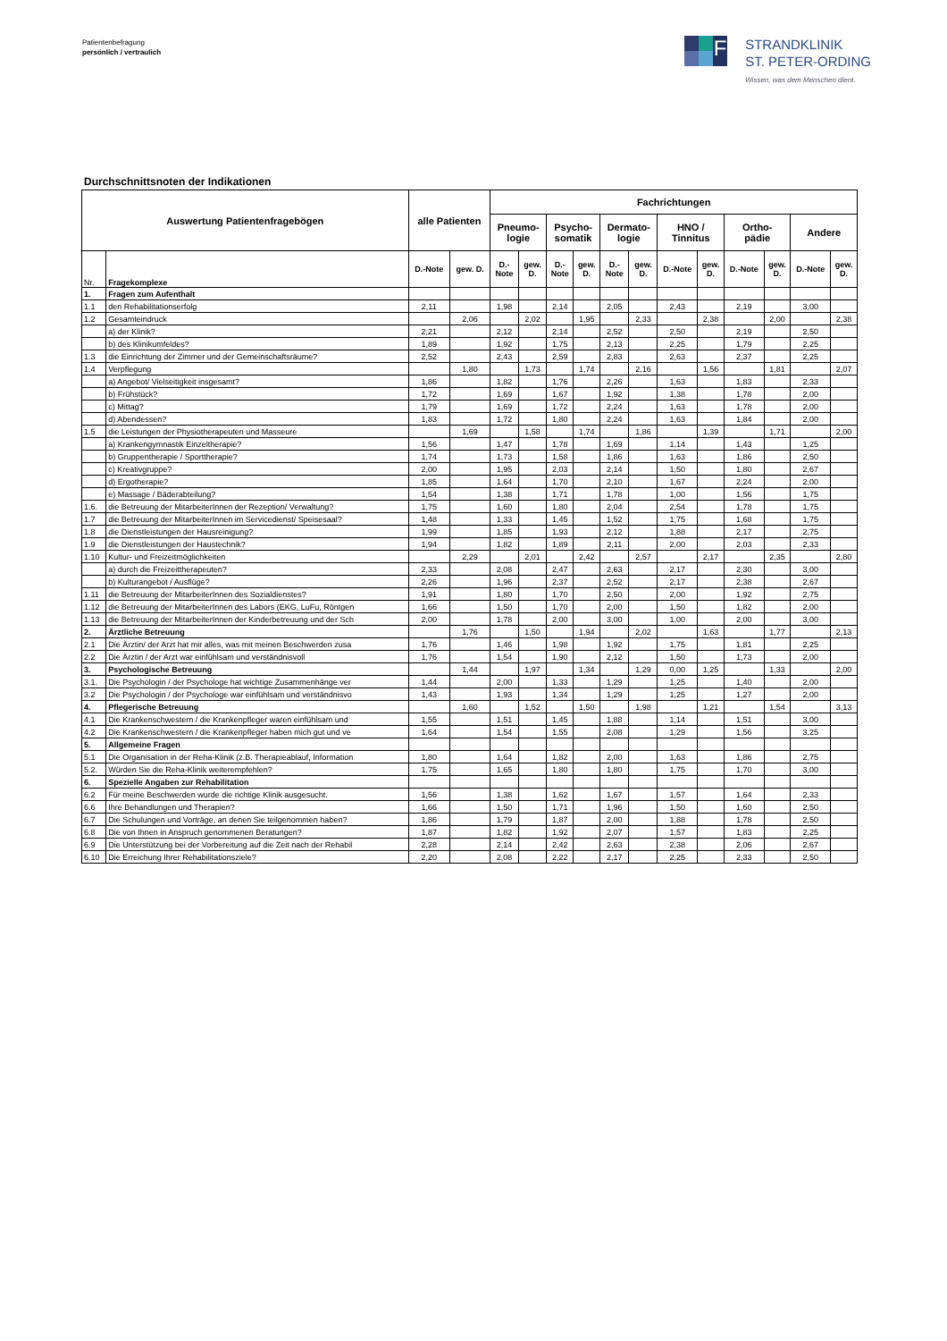Patientenbefragung
persönlich / vertraulich
F
STRANDKLINIK
ST. PETER-ORDING
Wissen, was dem Menschen dient.
Durchschnittsnoten der Indikationen
| Auswertung Patientenfragebögen | | alle Patienten | | Fachrichtungen | | | | | | | | | | | |
| --- | --- | --- | --- | --- | --- | --- | --- | --- | --- | --- | --- | --- | --- | --- | --- |
| | | | | Pneumo- logie | | Psycho- somatik | | Dermato- logie | | HNO / Tinnitus | | Ortho- pädie | | Andere | |
| Nr. | Fragekomplexe | D.-Note | gew. D. | D.- Note | gew. D. | D.- Note | gew. D. | D.- Note | gew. D. | D.-Note | gew. D. | D.-Note | gew. D. | D.-Note | gew. D. |
| 1. | Fragen zum Aufenthalt | | | | | | | | | | | | | | |
| 1.1 | den Rehabilitationserfolg | 2,11 | | 1,98 | | 2,14 | | 2,05 | | 2,43 | | 2,19 | | 3,00 | |
| 1.2 | Gesamteindruck | | 2,06 | | 2,02 | | 1,95 | | 2,33 | | 2,38 | | 2,00 | | 2,38 |
| | a) der Klinik? | 2,21 | | 2,12 | | 2,14 | | 2,52 | | 2,50 | | 2,19 | | 2,50 | |
| | b) des Klinikumfeldes? | 1,89 | | 1,92 | | 1,75 | | 2,13 | | 2,25 | | 1,79 | | 2,25 | |
| 1.3 | die Einrichtung der Zimmer und der Gemeinschaftsräume? | 2,52 | | 2,43 | | 2,59 | | 2,83 | | 2,63 | | 2,37 | | 2,25 | |
| 1.4 | Verpflegung | | 1,80 | | 1,73 | | 1,74 | | 2,16 | | 1,56 | | 1,81 | | 2,07 |
| | a) Angebot/ Vielseitigkeit insgesamt? | 1,86 | | 1,82 | | 1,76 | | 2,26 | | 1,63 | | 1,83 | | 2,33 | |
| | b) Frühstück? | 1,72 | | 1,69 | | 1,67 | | 1,92 | | 1,38 | | 1,78 | | 2,00 | |
| | c) Mittag? | 1,79 | | 1,69 | | 1,72 | | 2,24 | | 1,63 | | 1,78 | | 2,00 | |
| | d) Abendessen? | 1,83 | | 1,72 | | 1,80 | | 2,24 | | 1,63 | | 1,84 | | 2,00 | |
| 1.5 | die Leistungen der Physiotherapeuten und Masseure | | 1,69 | | 1,58 | | 1,74 | | 1,86 | | 1,39 | | 1,71 | | 2,00 |
| | a) Krankengymnastik Einzeltherapie? | 1,56 | | 1,47 | | 1,78 | | 1,69 | | 1,14 | | 1,43 | | 1,25 | |
| | b) Gruppentherapie / Sporttherapie? | 1,74 | | 1,73 | | 1,58 | | 1,86 | | 1,63 | | 1,86 | | 2,50 | |
| | c) Kreativgruppe? | 2,00 | | 1,95 | | 2,03 | | 2,14 | | 1,50 | | 1,80 | | 2,67 | |
| | d) Ergotherapie? | 1,85 | | 1,64 | | 1,70 | | 2,10 | | 1,67 | | 2,24 | | 2,00 | |
| | e) Massage / Bäderabteilung? | 1,54 | | 1,38 | | 1,71 | | 1,78 | | 1,00 | | 1,56 | | 1,75 | |
| 1.6. | die Betreuung der MitarbeiterInnen der Rezeption/ Verwaltung? | 1,75 | | 1,60 | | 1,80 | | 2,04 | | 2,54 | | 1,78 | | 1,75 | |
| 1.7 | die Betreuung der MitarbeiterInnen im Servicedienst/ Speisesaal? | 1,48 | | 1,33 | | 1,45 | | 1,52 | | 1,75 | | 1,68 | | 1,75 | |
| 1.8 | die Dienstleistungen der Hausreinigung? | 1,99 | | 1,85 | | 1,93 | | 2,12 | | 1,88 | | 2,17 | | 2,75 | |
| 1.9 | die Dienstleistungen der Haustechnik? | 1,94 | | 1,82 | | 1,89 | | 2,11 | | 2,00 | | 2,03 | | 2,33 | |
| 1.10 | Kultur- und Freizeitmöglichkeiten | | 2,29 | | 2,01 | | 2,42 | | 2,57 | | 2,17 | | 2,35 | | 2,80 |
| | a) durch die Freizeittherapeuten? | 2,33 | | 2,08 | | 2,47 | | 2,63 | | 2,17 | | 2,30 | | 3,00 | |
| | b) Kulturangebot / Ausflüge? | 2,26 | | 1,96 | | 2,37 | | 2,52 | | 2,17 | | 2,38 | | 2,67 | |
| 1.11 | die Betreuung der MitarbeiterInnen des Sozialdienstes? | 1,91 | | 1,80 | | 1,70 | | 2,50 | | 2,00 | | 1,92 | | 2,75 | |
| 1.12 | die Betreuung der MitarbeiterInnen des Labors (EKG, LuFu, Röntgen | 1,66 | | 1,50 | | 1,70 | | 2,00 | | 1,50 | | 1,82 | | 2,00 | |
| 1.13 | die Betreuung der MitarbeiterInnen der Kinderbetreuung und der Sch | 2,00 | | 1,78 | | 2,00 | | 3,00 | | 1,00 | | 2,00 | | 3,00 | |
| 2. | Ärztliche Betreuung | | 1,76 | | 1,50 | | 1,94 | | 2,02 | | 1,63 | | 1,77 | | 2,13 |
| 2.1 | Die Ärztin/ der Arzt hat mir alles, was mit meinen Beschwerden zusa | 1,76 | | 1,46 | | 1,98 | | 1,92 | | 1,75 | | 1,81 | | 2,25 | |
| 2.2 | Die Ärztin / der Arzt war einfühlsam und verständnisvoll | 1,76 | | 1,54 | | 1,90 | | 2,12 | | 1,50 | | 1,73 | | 2,00 | |
| 3. | Psychologische Betreuung | | 1,44 | | 1,97 | | 1,34 | | 1,29 | 0,00 | 1,25 | | 1,33 | | 2,00 |
| 3.1. | Die Psychologin / der Psychologe hat wichtige Zusammenhänge ver | 1,44 | | 2,00 | | 1,33 | | 1,29 | | 1,25 | | 1,40 | | 2,00 | |
| 3.2 | Die Psychologin / der Psychologe war einfühlsam und verständnisvo | 1,43 | | 1,93 | | 1,34 | | 1,29 | | 1,25 | | 1,27 | | 2,00 | |
| 4. | Pflegerische Betreuung | | 1,60 | | 1,52 | | 1,50 | | 1,98 | | 1,21 | | 1,54 | | 3,13 |
| 4.1 | Die Krankenschwestern / die Krankenpfleger waren einfühlsam und | 1,55 | | 1,51 | | 1,45 | | 1,88 | | 1,14 | | 1,51 | | 3,00 | |
| 4.2 | Die Krankenschwestern / die Krankenpfleger haben mich gut und ve | 1,64 | | 1,54 | | 1,55 | | 2,08 | | 1,29 | | 1,56 | | 3,25 | |
| 5. | Allgemeine Fragen | | | | | | | | | | | | | | |
| 5.1 | Die Organisation in der Reha-Klinik (z.B. Therapieablauf, Information | 1,80 | | 1,64 | | 1,82 | | 2,00 | | 1,63 | | 1,86 | | 2,75 | |
| 5.2. | Würden Sie die Reha-Klinik weiterempfehlen? | 1,75 | | 1,65 | | 1,80 | | 1,80 | | 1,75 | | 1,70 | | 3,00 | |
| 6. | Spezielle Angaben zur Rehabilitation | | | | | | | | | | | | | | |
| 6.2 | Für meine Beschwerden wurde die richtige Klinik ausgesucht. | 1,56 | | 1,38 | | 1,62 | | 1,67 | | 1,57 | | 1,64 | | 2,33 | |
| 6.6 | Ihre Behandlungen und Therapien? | 1,66 | | 1,50 | | 1,71 | | 1,96 | | 1,50 | | 1,60 | | 2,50 | |
| 6.7 | Die Schulungen und Vorträge, an denen Sie teilgenommen haben? | 1,86 | | 1,79 | | 1,87 | | 2,00 | | 1,88 | | 1,78 | | 2,50 | |
| 6.8 | Die von Ihnen in Anspruch genommenen Beratungen? | 1,87 | | 1,82 | | 1,92 | | 2,07 | | 1,57 | | 1,83 | | 2,25 | |
| 6.9 | Die Unterstützung bei der Vorbereitung auf die Zeit nach der Rehabil | 2,28 | | 2,14 | | 2,42 | | 2,63 | | 2,38 | | 2,06 | | 2,67 | |
| 6.10 | Die Erreichung Ihrer Rehabilitationsziele? | 2,20 | | 2,08 | | 2,22 | | 2,17 | | 2,25 | | 2,33 | | 2,50 | |